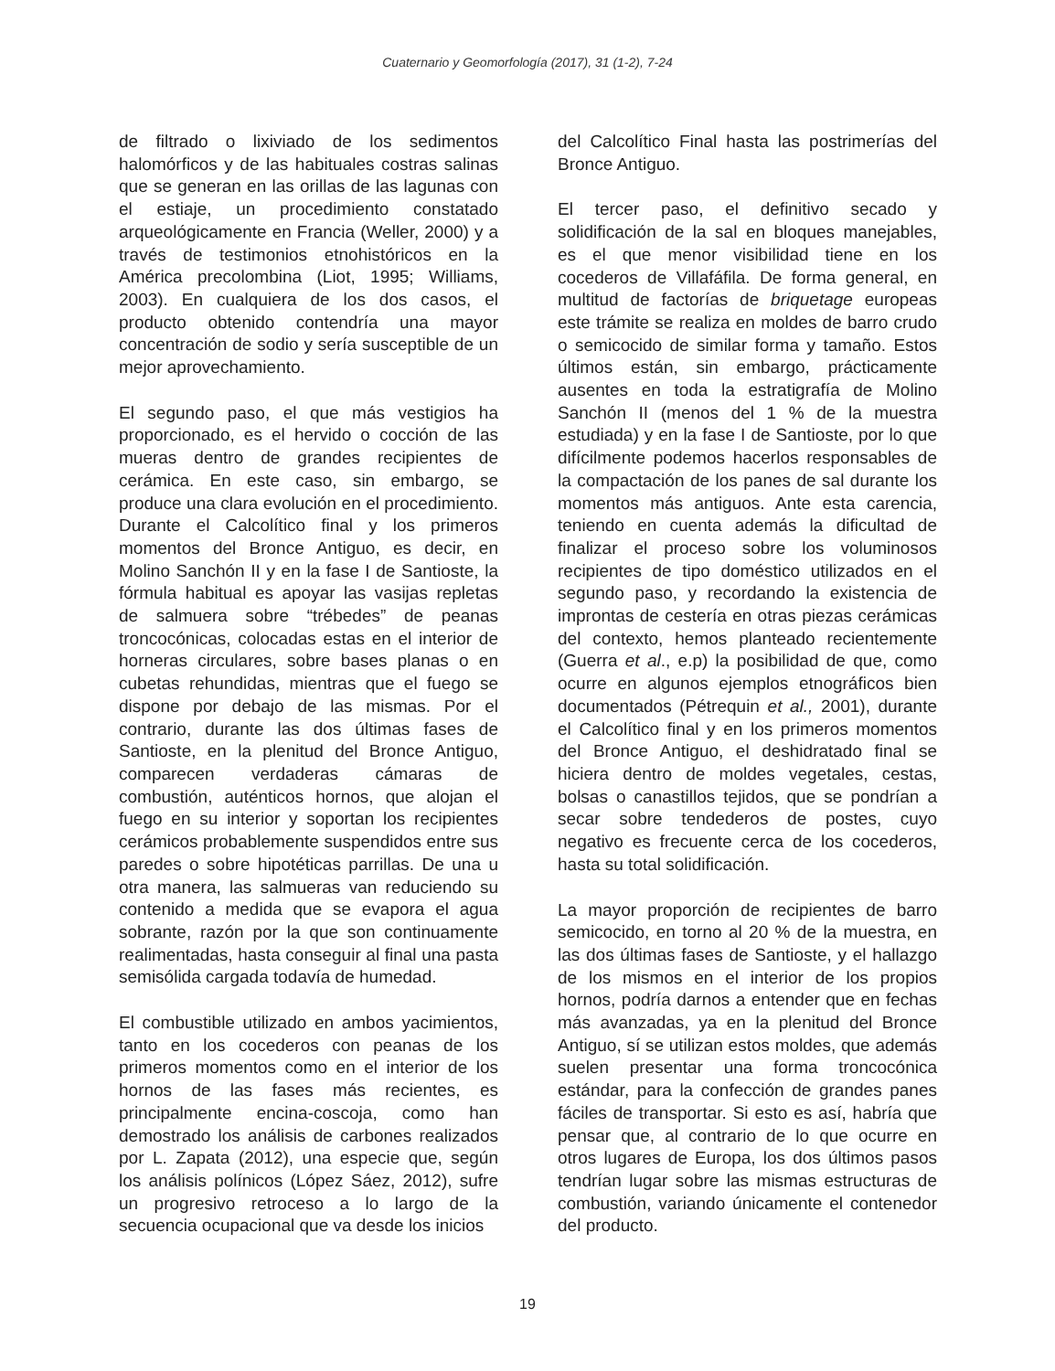Cuaternario y Geomorfología (2017), 31 (1-2), 7-24
de filtrado o lixiviado de los sedimentos halomórficos y de las habituales costras salinas que se generan en las orillas de las lagunas con el estiaje, un procedimiento constatado arqueológicamente en Francia (Weller, 2000) y a través de testimonios etnohistóricos en la América precolombina (Liot, 1995; Williams, 2003). En cualquiera de los dos casos, el producto obtenido contendría una mayor concentración de sodio y sería susceptible de un mejor aprovechamiento.
El segundo paso, el que más vestigios ha proporcionado, es el hervido o cocción de las mueras dentro de grandes recipientes de cerámica. En este caso, sin embargo, se produce una clara evolución en el procedimiento. Durante el Calcolítico final y los primeros momentos del Bronce Antiguo, es decir, en Molino Sanchón II y en la fase I de Santioste, la fórmula habitual es apoyar las vasijas repletas de salmuera sobre “trébedes” de peanas troncocónicas, colocadas estas en el interior de horneras circulares, sobre bases planas o en cubetas rehundidas, mientras que el fuego se dispone por debajo de las mismas. Por el contrario, durante las dos últimas fases de Santioste, en la plenitud del Bronce Antiguo, comparecen verdaderas cámaras de combustión, auténticos hornos, que alojan el fuego en su interior y soportan los recipientes cerámicos probablemente suspendidos entre sus paredes o sobre hipotéticas parrillas. De una u otra manera, las salmueras van reduciendo su contenido a medida que se evapora el agua sobrante, razón por la que son continuamente realimentadas, hasta conseguir al final una pasta semisólida cargada todavía de humedad.
El combustible utilizado en ambos yacimientos, tanto en los cocederos con peanas de los primeros momentos como en el interior de los hornos de las fases más recientes, es principalmente encina-coscoja, como han demostrado los análisis de carbones realizados por L. Zapata (2012), una especie que, según los análisis polínicos (López Sáez, 2012), sufre un progresivo retroceso a lo largo de la secuencia ocupacional que va desde los inicios
del Calcolítico Final hasta las postrimerías del Bronce Antiguo.
El tercer paso, el definitivo secado y solidificación de la sal en bloques manejables, es el que menor visibilidad tiene en los cocederos de Villafáfila. De forma general, en multitud de factorías de briquetage europeas este trámite se realiza en moldes de barro crudo o semicocido de similar forma y tamaño. Estos últimos están, sin embargo, prácticamente ausentes en toda la estratigrafía de Molino Sanchón II (menos del 1 % de la muestra estudiada) y en la fase I de Santioste, por lo que difícilmente podemos hacerlos responsables de la compactación de los panes de sal durante los momentos más antiguos. Ante esta carencia, teniendo en cuenta además la dificultad de finalizar el proceso sobre los voluminosos recipientes de tipo doméstico utilizados en el segundo paso, y recordando la existencia de improntas de cestería en otras piezas cerámicas del contexto, hemos planteado recientemente (Guerra et al., e.p) la posibilidad de que, como ocurre en algunos ejemplos etnográficos bien documentados (Pétrequin et al., 2001), durante el Calcolítico final y en los primeros momentos del Bronce Antiguo, el deshidratado final se hiciera dentro de moldes vegetales, cestas, bolsas o canastillos tejidos, que se pondrían a secar sobre tendederos de postes, cuyo negativo es frecuente cerca de los cocederos, hasta su total solidificación.
La mayor proporción de recipientes de barro semicocido, en torno al 20 % de la muestra, en las dos últimas fases de Santioste, y el hallazgo de los mismos en el interior de los propios hornos, podría darnos a entender que en fechas más avanzadas, ya en la plenitud del Bronce Antiguo, sí se utilizan estos moldes, que además suelen presentar una forma troncocónica estándar, para la confección de grandes panes fáciles de transportar. Si esto es así, habría que pensar que, al contrario de lo que ocurre en otros lugares de Europa, los dos últimos pasos tendrían lugar sobre las mismas estructuras de combustión, variando únicamente el contenedor del producto.
19